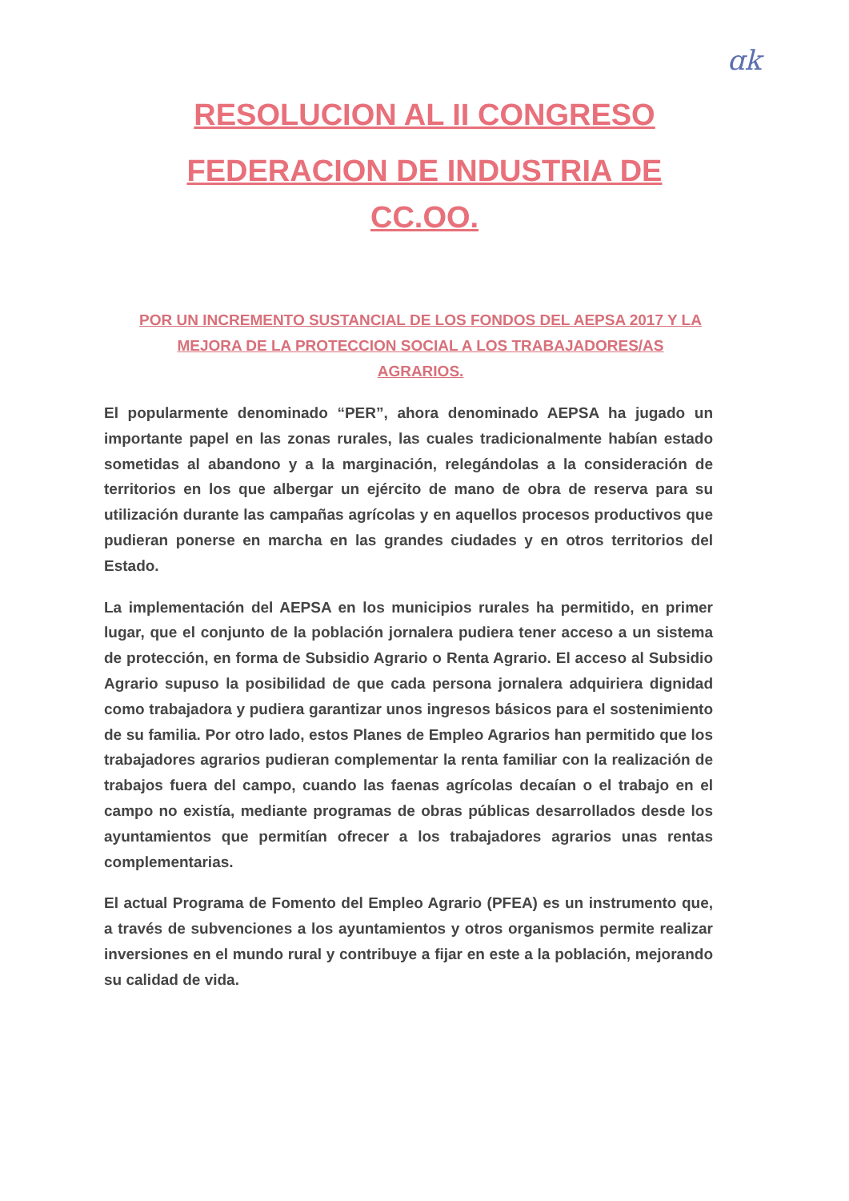ɑk
RESOLUCION AL II CONGRESO
FEDERACION DE INDUSTRIA DE
CC.OO.
POR UN INCREMENTO SUSTANCIAL DE LOS FONDOS DEL AEPSA 2017 Y LA MEJORA DE LA PROTECCION SOCIAL A LOS TRABAJADORES/AS AGRARIOS.
El popularmente denominado “PER”, ahora denominado AEPSA ha jugado un importante papel en las zonas rurales, las cuales tradicionalmente habían estado sometidas al abandono y a la marginación, relegándolas a la consideración de territorios en los que albergar un ejército de mano de obra de reserva para su utilización durante las campañas agrícolas y en aquellos procesos productivos que pudieran ponerse en marcha en las grandes ciudades y en otros territorios del Estado.
La implementación del AEPSA en los municipios rurales ha permitido, en primer lugar, que el conjunto de la población jornalera pudiera tener acceso a un sistema de protección, en forma de Subsidio Agrario o Renta Agrario. El acceso al Subsidio Agrario supuso la posibilidad de que cada persona jornalera adquiriera dignidad como trabajadora y pudiera garantizar unos ingresos básicos para el sostenimiento de su familia. Por otro lado, estos Planes de Empleo Agrarios han permitido que los trabajadores agrarios pudieran complementar la renta familiar con la realización de trabajos fuera del campo, cuando las faenas agrícolas decaían o el trabajo en el campo no existía, mediante programas de obras públicas desarrollados desde los ayuntamientos que permitían ofrecer a los trabajadores agrarios unas rentas complementarias.
El actual Programa de Fomento del Empleo Agrario (PFEA) es un instrumento que, a través de subvenciones a los ayuntamientos y otros organismos permite realizar inversiones en el mundo rural y contribuye a fijar en este a la población, mejorando su calidad de vida.